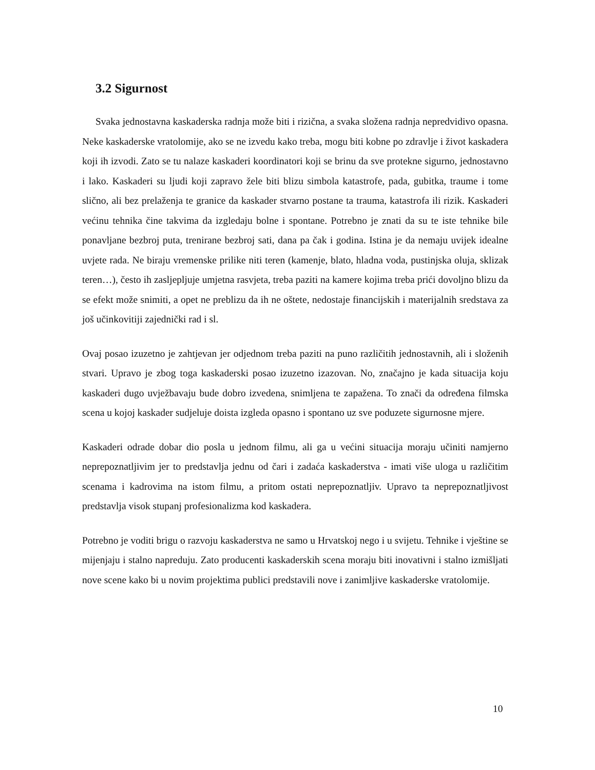3.2 Sigurnost
Svaka jednostavna kaskaderska radnja može biti i rizična, a svaka složena radnja nepredvidivo opasna. Neke kaskaderske vratolomije, ako se ne izvedu kako treba, mogu biti kobne po zdravlje i život kaskadera koji ih izvodi. Zato se tu nalaze kaskaderi koordinatori koji se brinu da sve protekne sigurno, jednostavno i lako. Kaskaderi su ljudi koji zapravo žele biti blizu simbola katastrofe, pada, gubitka, traume i tome slično, ali bez prelaženja te granice da kaskader stvarno postane ta trauma, katastrofa ili rizik. Kaskaderi većinu tehnika čine takvima da izgledaju bolne i spontane. Potrebno je znati da su te iste tehnike bile ponavljane bezbroj puta, trenirane bezbroj sati, dana pa čak i godina. Istina je da nemaju uvijek idealne uvjete rada. Ne biraju vremenske prilike niti teren (kamenje, blato, hladna voda, pustinjska oluja, sklizak teren…), često ih zasljepljuje umjetna rasvjeta, treba paziti na kamere kojima treba prići dovoljno blizu da se efekt može snimiti, a opet ne preblizu da ih ne oštete, nedostaje financijskih i materijalnih sredstava za još učinkovitiji zajednički rad i sl.
Ovaj posao izuzetno je zahtjevan jer odjednom treba paziti na puno različitih jednostavnih, ali i složenih stvari. Upravo je zbog toga kaskaderski posao izuzetno izazovan. No, značajno je kada situacija koju kaskaderi dugo uvježbavaju bude dobro izvedena, snimljena te zapažena. To znači da određena filmska scena u kojoj kaskader sudjeluje doista izgleda opasno i spontano uz sve poduzete sigurnosne mjere.
Kaskaderi odrade dobar dio posla u jednom filmu, ali ga u većini situacija moraju učiniti namjerno neprepoznatljivim jer to predstavlja jednu od čari i zadaća kaskaderstva - imati više uloga u različitim scenama i kadrovima na istom filmu, a pritom ostati neprepoznatljiv. Upravo ta neprepoznatljivost predstavlja visok stupanj profesionalizma kod kaskadera.
Potrebno je voditi brigu o razvoju kaskaderstva ne samo u Hrvatskoj nego i u svijetu. Tehnike i vještine se mijenjaju i stalno napreduju. Zato producenti kaskaderskih scena moraju biti inovativni i stalno izmišljati nove scene kako bi u novim projektima publici predstavili nove i zanimljive kaskaderske vratolomije.
10